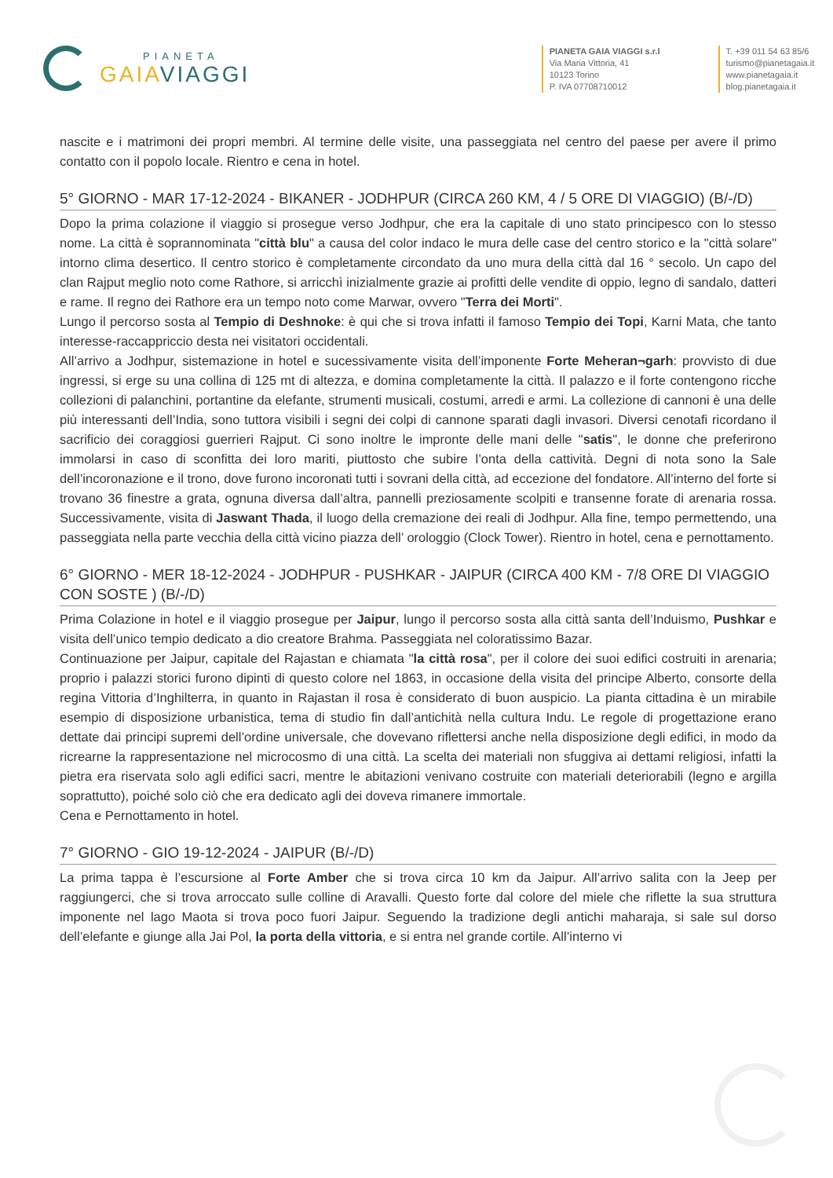PIANETA
GAIAVIAGGI
PIANETA GAIA VIAGGI s.r.l
Via Maria Vittoria, 41
10123 Torino
P. IVA 07708710012
T. +39 011 54 63 85/6
turismo@pianetagaia.it
www.pianetagaia.it
blog.pianetagaia.it
nascite e i matrimoni dei propri membri. Al termine delle visite, una passeggiata nel centro del paese per avere il primo contatto con il popolo locale. Rientro e cena in hotel.
5° GIORNO - MAR 17-12-2024 - BIKANER - JODHPUR (CIRCA 260 KM, 4 / 5 ORE DI VIAGGIO) (B/-/D)
Dopo la prima colazione il viaggio si prosegue verso Jodhpur, che era la capitale di uno stato principesco con lo stesso nome. La città è soprannominata "città blu" a causa del color indaco le mura delle case del centro storico e la "città solare" intorno clima desertico. Il centro storico è completamente circondato da uno mura della città dal 16 ° secolo. Un capo del clan Rajput meglio noto come Rathore, si arricchì inizialmente grazie ai profitti delle vendite di oppio, legno di sandalo, datteri e rame. Il regno dei Rathore era un tempo noto come Marwar, ovvero "Terra dei Morti".
Lungo il percorso sosta al Tempio di Deshnoke: è qui che si trova infatti il famoso Tempio dei Topi, Karni Mata, che tanto interesse-raccappriccio desta nei visitatori occidentali.
All’arrivo a Jodhpur, sistemazione in hotel e sucessivamente visita dell’imponente Forte Meheran¬garh: provvisto di due ingressi, si erge su una collina di 125 mt di altezza, e domina completamente la città. Il palazzo e il forte contengono ricche collezioni di palanchini, portantine da elefante, strumenti musicali, costumi, arredi e armi. La collezione di cannoni è una delle più interessanti dell’India, sono tuttora visibili i segni dei colpi di cannone sparati dagli invasori. Diversi cenotafi ricordano il sacrificio dei coraggiosi guerrieri Rajput. Ci sono inoltre le impronte delle mani delle "satis", le donne che preferirono immolarsi in caso di sconfitta dei loro mariti, piuttosto che subire l’onta della cattività. Degni di nota sono la Sale dell’incoronazione e il trono, dove furono incoronati tutti i sovrani della città, ad eccezione del fondatore. All’interno del forte si trovano 36 finestre a grata, ognuna diversa dall’altra, pannelli preziosamente scolpiti e transenne forate di arenaria rossa. Successivamente, visita di Jaswant Thada, il luogo della cremazione dei reali di Jodhpur. Alla fine, tempo permettendo, una passeggiata nella parte vecchia della città vicino piazza dell’ orologgio (Clock Tower). Rientro in hotel, cena e pernottamento.
6° GIORNO - MER 18-12-2024 - JODHPUR - PUSHKAR - JAIPUR (CIRCA 400 KM - 7/8 ORE DI VIAGGIO CON SOSTE ) (B/-/D)
Prima Colazione in hotel e il viaggio prosegue per Jaipur, lungo il percorso sosta alla città santa dell’Induismo, Pushkar e visita dell’unico tempio dedicato a dio creatore Brahma. Passeggiata nel coloratissimo Bazar.
Continuazione per Jaipur, capitale del Rajastan e chiamata "la città rosa", per il colore dei suoi edifici costruiti in arenaria; proprio i palazzi storici furono dipinti di questo colore nel 1863, in occasione della visita del principe Alberto, consorte della regina Vittoria d’Inghilterra, in quanto in Rajastan il rosa è considerato di buon auspicio. La pianta cittadina è un mirabile esempio di disposizione urbanistica, tema di studio fin dall’antichità nella cultura Indu. Le regole di progettazione erano dettate dai principi supremi dell’ordine universale, che dovevano riflettersi anche nella disposizione degli edifici, in modo da ricrearne la rappresentazione nel microcosmo di una città. La scelta dei materiali non sfuggiva ai dettami religiosi, infatti la pietra era riservata solo agli edifici sacri, mentre le abitazioni venivano costruite con materiali deteriorabili (legno e argilla soprattutto), poiché solo ciò che era dedicato agli dei doveva rimanere immortale.
Cena e Pernottamento in hotel.
7° GIORNO - GIO 19-12-2024 - JAIPUR (B/-/D)
La prima tappa è l’escursione al Forte Amber che si trova circa 10 km da Jaipur. All’arrivo salita con la Jeep per raggiungerci, che si trova arroccato sulle colline di Aravalli. Questo forte dal colore del miele che riflette la sua struttura imponente nel lago Maota si trova poco fuori Jaipur. Seguendo la tradizione degli antichi maharaja, si sale sul dorso dell’elefante e giunge alla Jai Pol, la porta della vittoria, e si entra nel grande cortile. All’interno vi